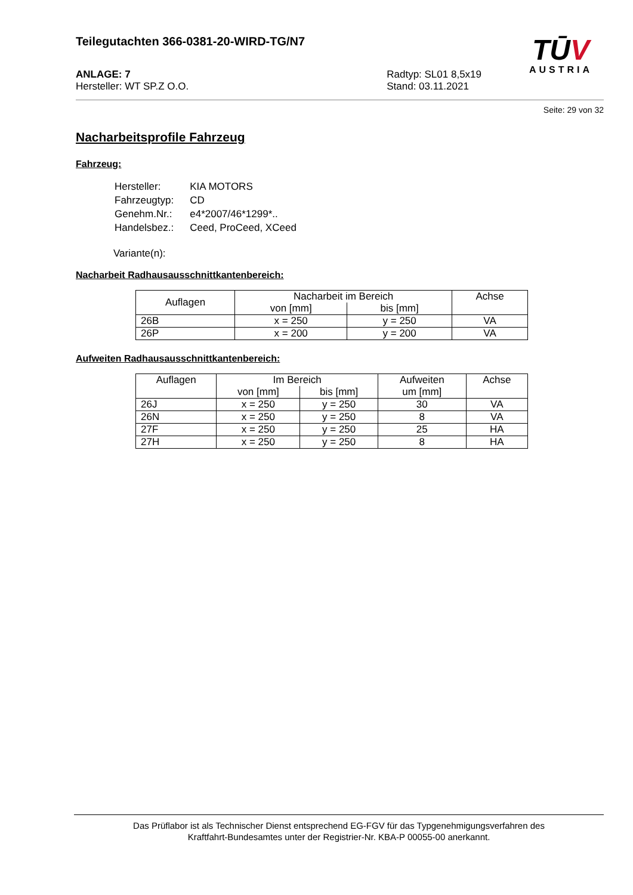TŪV
AUSTRIA
Teilegutachten 366-0381-20-WIRD-TG/N7
ANLAGE: 7
Hersteller: WT SP.Z O.O.
Radtyp: SL01 8,5x19
Stand: 03.11.2021
Seite: 29 von 32
Nacharbeitsprofile Fahrzeug
Fahrzeug:
| Hersteller: | KIA MOTORS |
| Fahrzeugtyp: | CD |
| Genehm.Nr.: | e4*2007/46*1299*.. |
| Handelsbez.: | Ceed, ProCeed, XCeed |
Variante(n):
Nacharbeit Radhausausschnittkantenbereich:
| Auflagen | Nacharbeit im Bereich | | Achse |
| | von [mm] | bis [mm] | |
| 26B | x = 250 | y = 250 | VA |
| 26P | x = 200 | y = 200 | VA |
Aufweiten Radhausausschnittkantenbereich:
| Auflagen | Im Bereich | | Aufweiten um [mm] | Achse |
| | von [mm] | bis [mm] | | |
| 26J | x = 250 | y = 250 | 30 | VA |
| 26N | x = 250 | y = 250 | 8 | VA |
| 27F | x = 250 | y = 250 | 25 | HA |
| 27H | x = 250 | y = 250 | 8 | HA |
Das Prüflabor ist als Technischer Dienst entsprechend EG-FGV für das Typgenehmigungsverfahren des
Kraftfahrt-Bundesamtes unter der Registrier-Nr. KBA-P 00055-00 anerkannt.